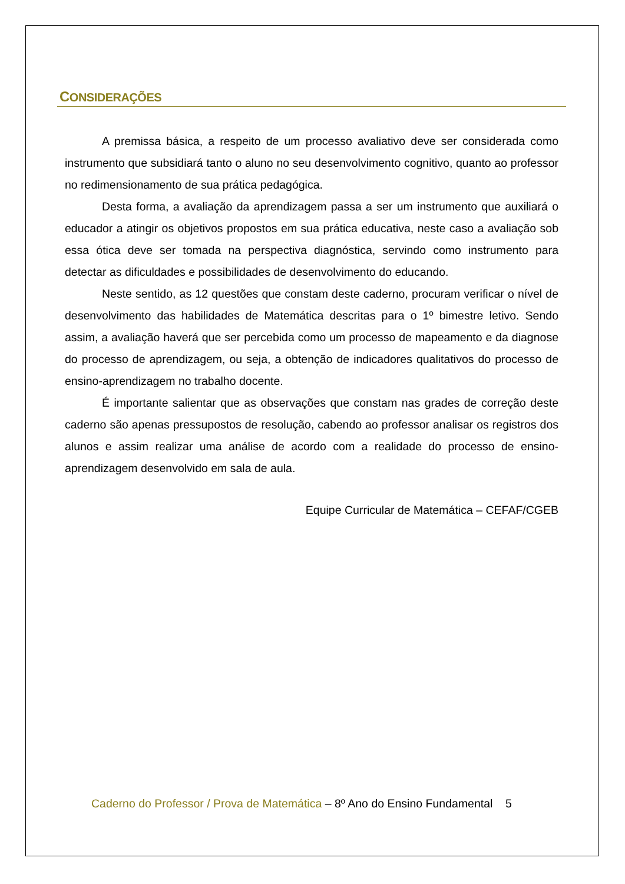CONSIDERAÇÕES
A premissa básica, a respeito de um processo avaliativo deve ser considerada como instrumento que subsidiará tanto o aluno no seu desenvolvimento cognitivo, quanto ao professor no redimensionamento de sua prática pedagógica.
Desta forma, a avaliação da aprendizagem passa a ser um instrumento que auxiliará o educador a atingir os objetivos propostos em sua prática educativa, neste caso a avaliação sob essa ótica deve ser tomada na perspectiva diagnóstica, servindo como instrumento para detectar as dificuldades e possibilidades de desenvolvimento do educando.
Neste sentido, as 12 questões que constam deste caderno, procuram verificar o nível de desenvolvimento das habilidades de Matemática descritas para o 1º bimestre letivo. Sendo assim, a avaliação haverá que ser percebida como um processo de mapeamento e da diagnose do processo de aprendizagem, ou seja, a obtenção de indicadores qualitativos do processo de ensino-aprendizagem no trabalho docente.
É importante salientar que as observações que constam nas grades de correção deste caderno são apenas pressupostos de resolução, cabendo ao professor analisar os registros dos alunos e assim realizar uma análise de acordo com a realidade do processo de ensino-aprendizagem desenvolvido em sala de aula.
Equipe Curricular de Matemática – CEFAF/CGEB
Caderno do Professor / Prova de Matemática – 8º Ano do Ensino Fundamental 5